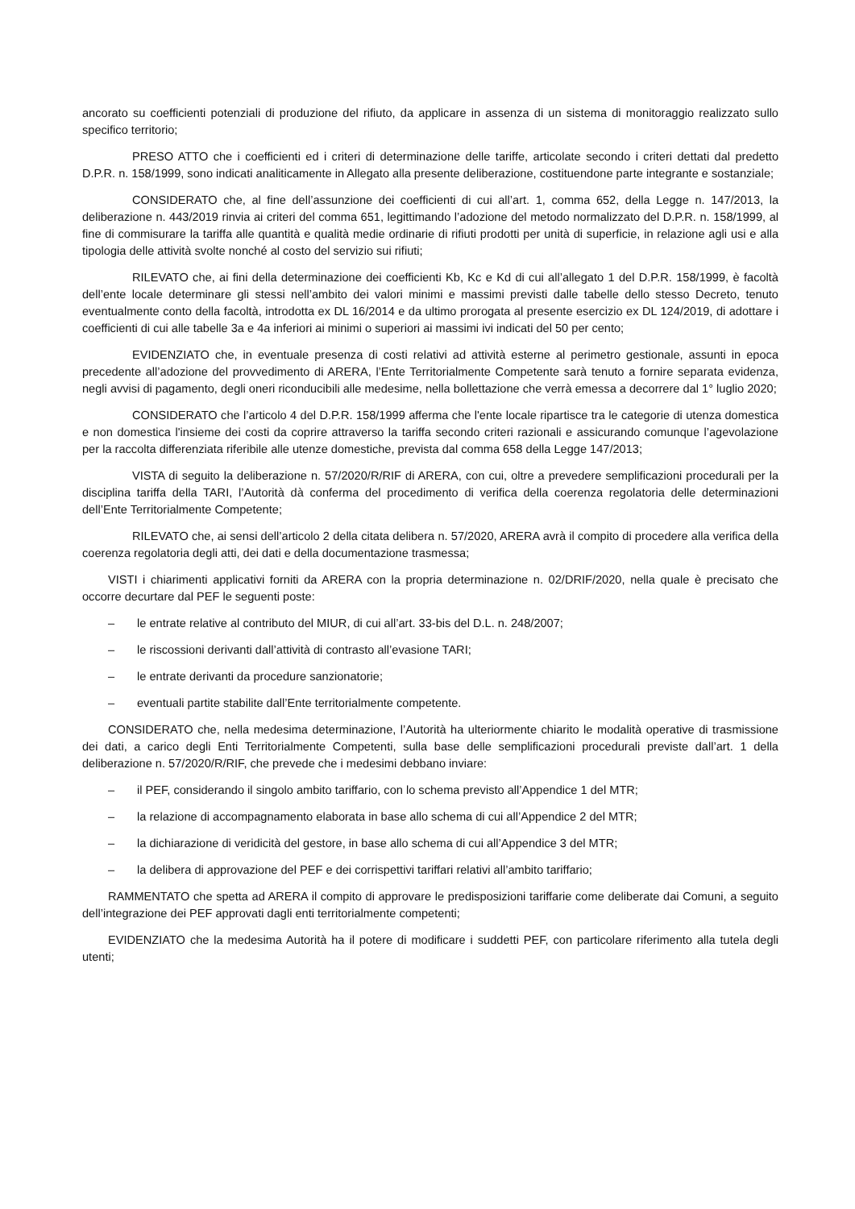ancorato su coefficienti potenziali di produzione del rifiuto, da applicare in assenza di un sistema di monitoraggio realizzato sullo specifico territorio;
PRESO ATTO che i coefficienti ed i criteri di determinazione delle tariffe, articolate secondo i criteri dettati dal predetto D.P.R. n. 158/1999, sono indicati analiticamente in Allegato alla presente deliberazione, costituendone parte integrante e sostanziale;
CONSIDERATO che, al fine dell’assunzione dei coefficienti di cui all’art. 1, comma 652, della Legge n. 147/2013, la deliberazione n. 443/2019 rinvia ai criteri del comma 651, legittimando l’adozione del metodo normalizzato del D.P.R. n. 158/1999, al fine di commisurare la tariffa alle quantità e qualità medie ordinarie di rifiuti prodotti per unità di superficie, in relazione agli usi e alla tipologia delle attività svolte nonché al costo del servizio sui rifiuti;
RILEVATO che, ai fini della determinazione dei coefficienti Kb, Kc e Kd di cui all’allegato 1 del D.P.R. 158/1999, è facoltà dell’ente locale determinare gli stessi nell’ambito dei valori minimi e massimi previsti dalle tabelle dello stesso Decreto, tenuto eventualmente conto della facoltà, introdotta ex DL 16/2014 e da ultimo prorogata al presente esercizio ex DL 124/2019, di adottare i coefficienti di cui alle tabelle 3a e 4a inferiori ai minimi o superiori ai massimi ivi indicati del 50 per cento;
EVIDENZIATO che, in eventuale presenza di costi relativi ad attività esterne al perimetro gestionale, assunti in epoca precedente all’adozione del provvedimento di ARERA, l’Ente Territorialmente Competente sarà tenuto a fornire separata evidenza, negli avvisi di pagamento, degli oneri riconducibili alle medesime, nella bollettazione che verrà emessa a decorrere dal 1° luglio 2020;
CONSIDERATO che l’articolo 4 del D.P.R. 158/1999 afferma che l'ente locale ripartisce tra le categorie di utenza domestica e non domestica l'insieme dei costi da coprire attraverso la tariffa secondo criteri razionali e assicurando comunque l’agevolazione per la raccolta differenziata riferibile alle utenze domestiche, prevista dal comma 658 della Legge 147/2013;
VISTA di seguito la deliberazione n. 57/2020/R/RIF di ARERA, con cui, oltre a prevedere semplificazioni procedurali per la disciplina tariffa della TARI, l’Autorità dà conferma del procedimento di verifica della coerenza regolatoria delle determinazioni dell’Ente Territorialmente Competente;
RILEVATO che, ai sensi dell’articolo 2 della citata delibera n. 57/2020, ARERA avrà il compito di procedere alla verifica della coerenza regolatoria degli atti, dei dati e della documentazione trasmessa;
VISTI i chiarimenti applicativi forniti da ARERA con la propria determinazione n. 02/DRIF/2020, nella quale è precisato che occorre decurtare dal PEF le seguenti poste:
– le entrate relative al contributo del MIUR, di cui all’art. 33-bis del D.L. n. 248/2007;
– le riscossioni derivanti dall’attività di contrasto all’evasione TARI;
– le entrate derivanti da procedure sanzionatorie;
– eventuali partite stabilite dall’Ente territorialmente competente.
CONSIDERATO che, nella medesima determinazione, l’Autorità ha ulteriormente chiarito le modalità operative di trasmissione dei dati, a carico degli Enti Territorialmente Competenti, sulla base delle semplificazioni procedurali previste dall’art. 1 della deliberazione n. 57/2020/R/RIF, che prevede che i medesimi debbano inviare:
– il PEF, considerando il singolo ambito tariffario, con lo schema previsto all’Appendice 1 del MTR;
– la relazione di accompagnamento elaborata in base allo schema di cui all’Appendice 2 del MTR;
– la dichiarazione di veridicità del gestore, in base allo schema di cui all’Appendice 3 del MTR;
– la delibera di approvazione del PEF e dei corrispettivi tariffari relativi all’ambito tariffario;
RAMMENTATO che spetta ad ARERA il compito di approvare le predisposizioni tariffarie come deliberate dai Comuni, a seguito dell’integrazione dei PEF approvati dagli enti territorialmente competenti;
EVIDENZIATO che la medesima Autorità ha il potere di modificare i suddetti PEF, con particolare riferimento alla tutela degli utenti;